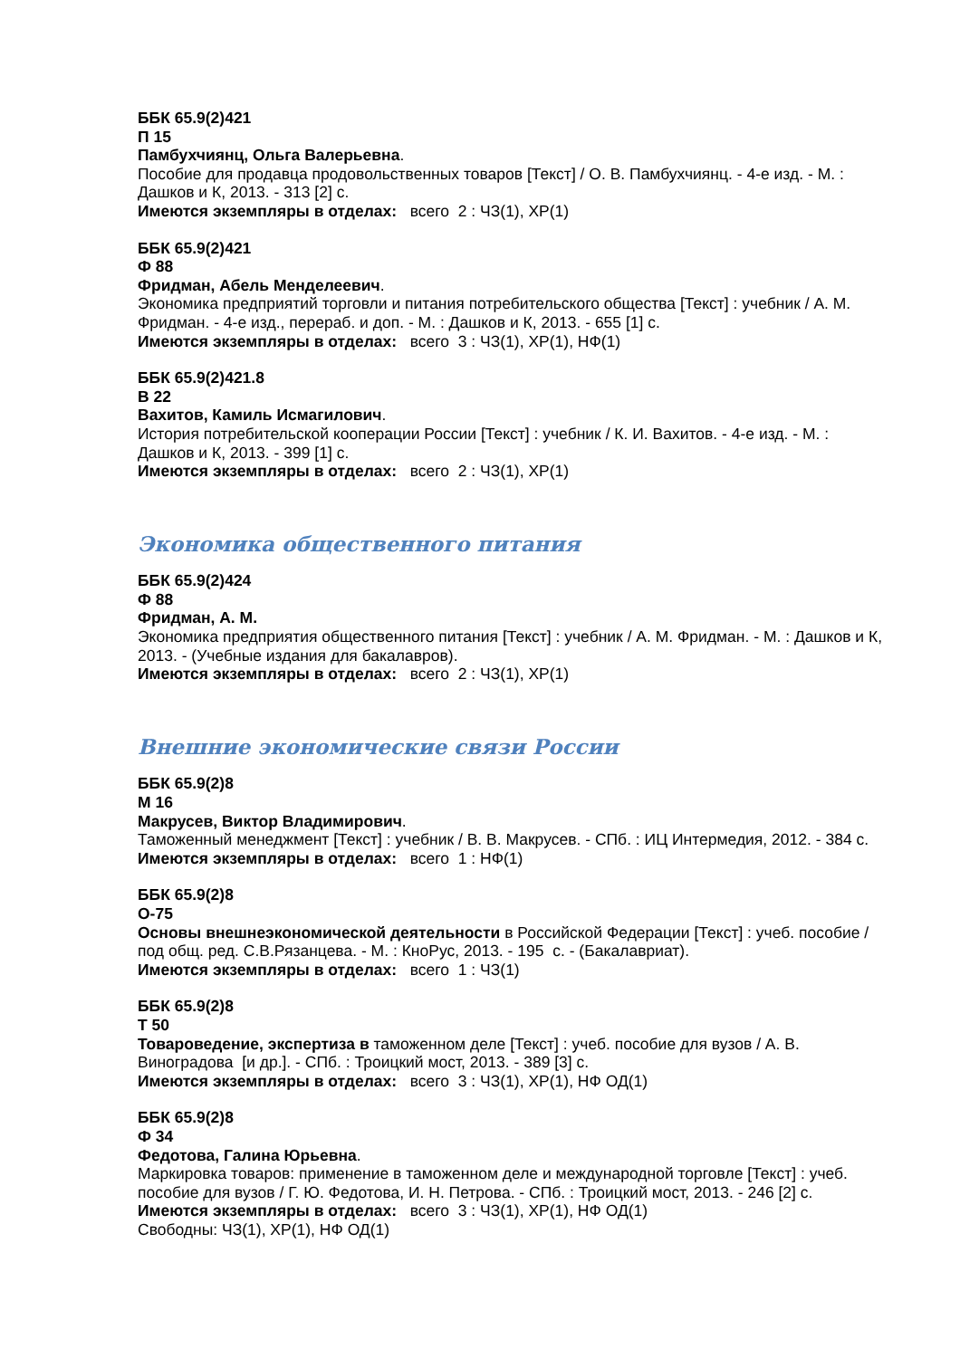ББК 65.9(2)421
П 15
Памбухчиянц, Ольга Валерьевна.
Пособие для продавца продовольственных товаров [Текст] / О. В. Памбухчиянц. - 4-е изд. - М. : Дашков и К, 2013. - 313 [2] с.
Имеются экземпляры в отделах: всего 2 : ЧЗ(1), ХР(1)
ББК 65.9(2)421
Ф 88
Фридман, Абель Менделеевич.
Экономика предприятий торговли и питания потребительского общества [Текст] : учебник / А. М. Фридман. - 4-е изд., перераб. и доп. - М. : Дашков и К, 2013. - 655 [1] с.
Имеются экземпляры в отделах: всего 3 : ЧЗ(1), ХР(1), НФ(1)
ББК 65.9(2)421.8
В 22
Вахитов, Камиль Исмагилович.
История потребительской кооперации России [Текст] : учебник / К. И. Вахитов. - 4-е изд. - М. : Дашков и К, 2013. - 399 [1] с.
Имеются экземпляры в отделах: всего 2 : ЧЗ(1), ХР(1)
Экономика общественного питания
ББК 65.9(2)424
Ф 88
Фридман, А. М.
Экономика предприятия общественного питания [Текст] : учебник / А. М. Фридман. - М. : Дашков и К, 2013. - (Учебные издания для бакалавров).
Имеются экземпляры в отделах: всего 2 : ЧЗ(1), ХР(1)
Внешние экономические связи России
ББК 65.9(2)8
М 16
Макрусев, Виктор Владимирович.
Таможенный менеджмент [Текст] : учебник / В. В. Макрусев. - СПб. : ИЦ Интермедия, 2012. - 384 с.
Имеются экземпляры в отделах: всего 1 : НФ(1)
ББК 65.9(2)8
О-75
Основы внешнеэкономической деятельности в Российской Федерации [Текст] : учеб. пособие / под общ. ред. С.В.Рязанцева. - М. : КноРус, 2013. - 195 с. - (Бакалавриат).
Имеются экземпляры в отделах: всего 1 : ЧЗ(1)
ББК 65.9(2)8
Т 50
Товароведение, экспертиза в таможенном деле [Текст] : учеб. пособие для вузов / А. В. Виноградова [и др.]. - СПб. : Троицкий мост, 2013. - 389 [3] с.
Имеются экземпляры в отделах: всего 3 : ЧЗ(1), ХР(1), НФ ОД(1)
ББК 65.9(2)8
Ф 34
Федотова, Галина Юрьевна.
Маркировка товаров: применение в таможенном деле и международной торговле [Текст] : учеб. пособие для вузов / Г. Ю. Федотова, И. Н. Петрова. - СПб. : Троицкий мост, 2013. - 246 [2] с.
Имеются экземпляры в отделах: всего 3 : ЧЗ(1), ХР(1), НФ ОД(1)
Свободны: ЧЗ(1), ХР(1), НФ ОД(1)